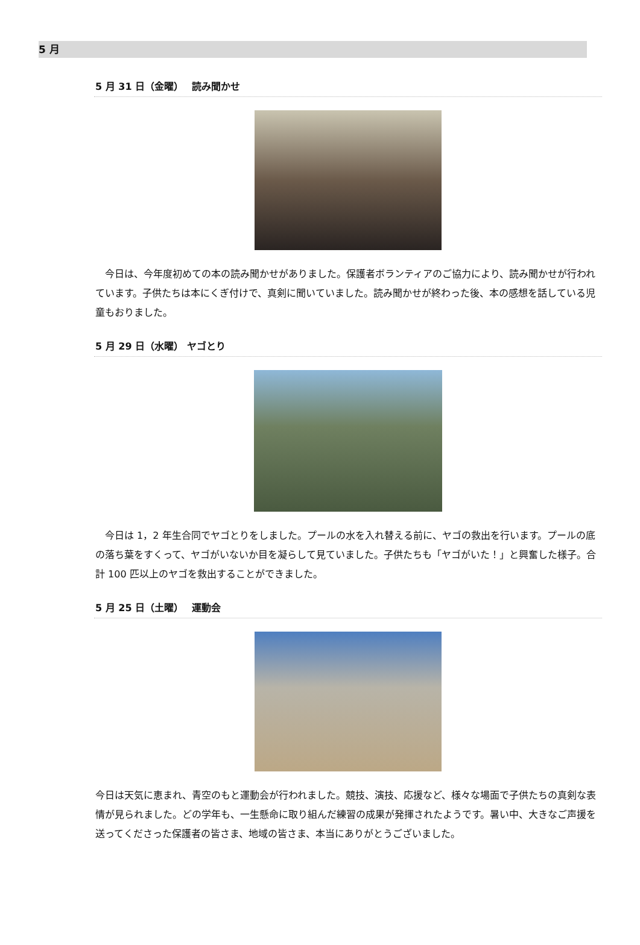5 月
5 月 31 日（金曜）　 読み聞かせ
　今日は、今年度初めての本の読み聞かせがありました。保護者ボランティアのご協力により、読み聞かせが行われています。子供たちは本にくぎ付けで、真剣に聞いていました。読み聞かせが終わった後、本の感想を話している児童もおりました。
5 月 29 日（水曜） ヤゴとり
　今日は 1，2 年生合同でヤゴとりをしました。プールの水を入れ替える前に、ヤゴの救出を行います。プールの底の落ち葉をすくって、ヤゴがいないか目を凝らして見ていました。子供たちも「ヤゴがいた！」と興奮した様子。合計 100 匹以上のヤゴを救出することができました。
5 月 25 日（土曜）　 運動会
今日は天気に恵まれ、青空のもと運動会が行われました。競技、演技、応援など、様々な場面で子供たちの真剣な表情が見られました。どの学年も、一生懸命に取り組んだ練習の成果が発揮されたようです。暑い中、大きなご声援を送ってくださった保護者の皆さま、地域の皆さま、本当にありがとうございました。